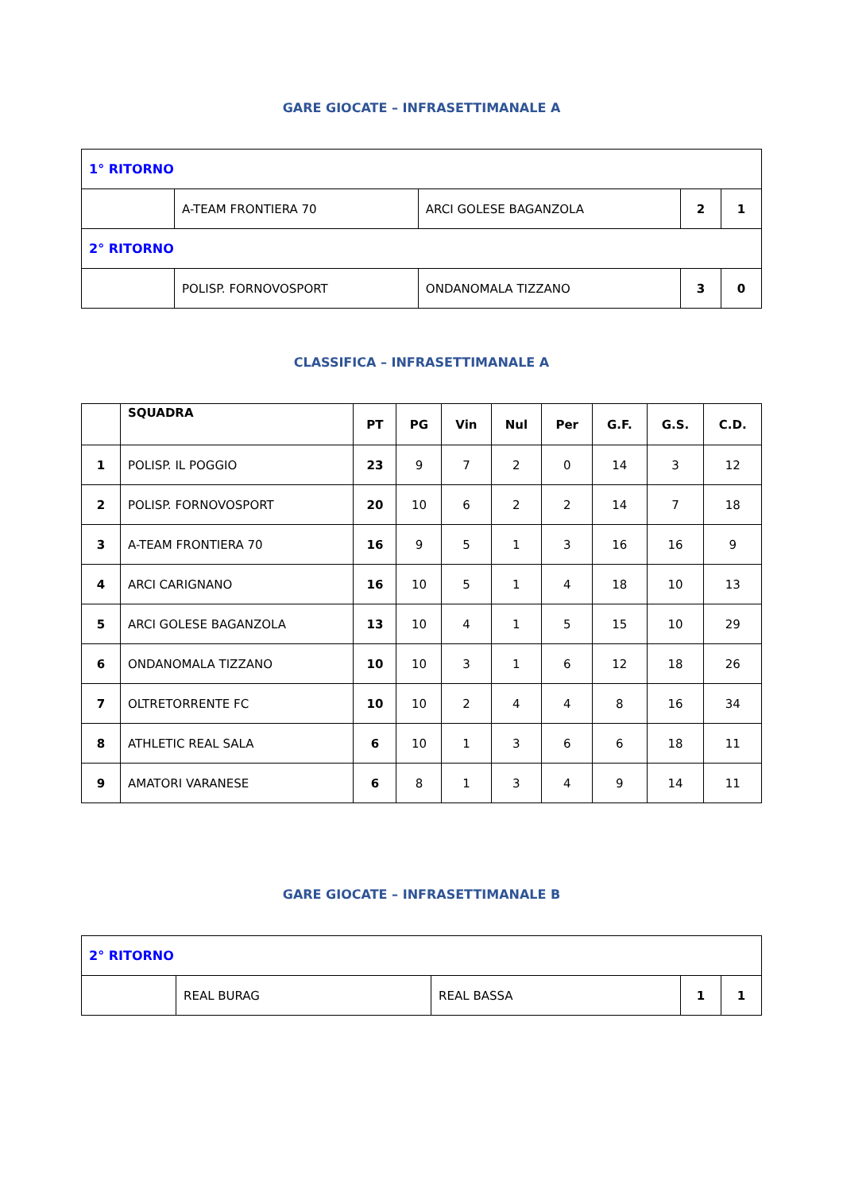GARE GIOCATE – INFRASETTIMANALE A
| 1° RITORNO | | | | |
| | A-TEAM FRONTIERA 70 | ARCI GOLESE BAGANZOLA | 2 | 1 |
| 2° RITORNO | | | | |
| | POLISP. FORNOVOSPORT | ONDANOMALA TIZZANO | 3 | 0 |
CLASSIFICA – INFRASETTIMANALE A
| | SQUADRA | PT | PG | Vin | Nul | Per | G.F. | G.S. | C.D. |
| --- | --- | --- | --- | --- | --- | --- | --- | --- | --- |
| 1 | POLISP. IL POGGIO | 23 | 9 | 7 | 2 | 0 | 14 | 3 | 12 |
| 2 | POLISP. FORNOVOSPORT | 20 | 10 | 6 | 2 | 2 | 14 | 7 | 18 |
| 3 | A-TEAM FRONTIERA 70 | 16 | 9 | 5 | 1 | 3 | 16 | 16 | 9 |
| 4 | ARCI CARIGNANO | 16 | 10 | 5 | 1 | 4 | 18 | 10 | 13 |
| 5 | ARCI GOLESE BAGANZOLA | 13 | 10 | 4 | 1 | 5 | 15 | 10 | 29 |
| 6 | ONDANOMALA TIZZANO | 10 | 10 | 3 | 1 | 6 | 12 | 18 | 26 |
| 7 | OLTRETORRENTE FC | 10 | 10 | 2 | 4 | 4 | 8 | 16 | 34 |
| 8 | ATHLETIC REAL SALA | 6 | 10 | 1 | 3 | 6 | 6 | 18 | 11 |
| 9 | AMATORI VARANESE | 6 | 8 | 1 | 3 | 4 | 9 | 14 | 11 |
GARE GIOCATE – INFRASETTIMANALE B
| 2° RITORNO | | | | |
| | REAL BURAG | REAL BASSA | 1 | 1 |